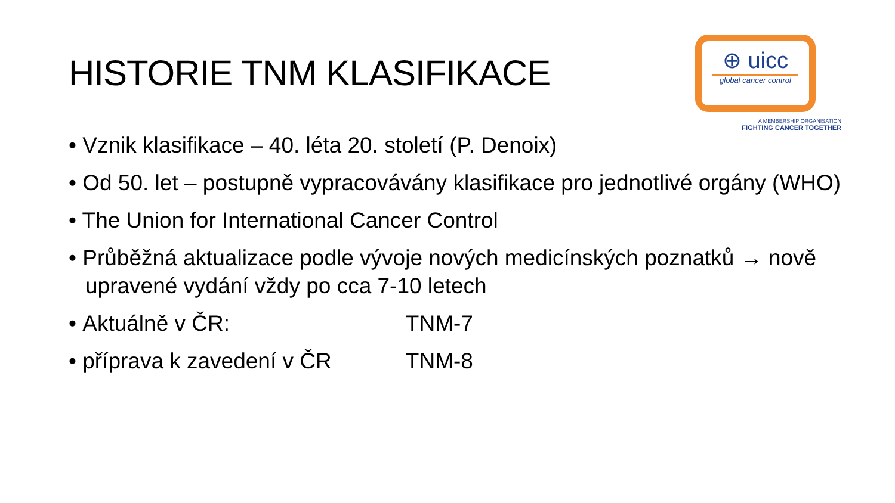HISTORIE TNM KLASIFIKACE
⊕ uicc
global cancer control
A MEMBERSHIP ORGANISATION
FIGHTING CANCER TOGETHER
• Vznik klasifikace – 40. léta 20. století (P. Denoix)
• Od 50. let – postupně vypracovávány klasifikace pro jednotlivé orgány (WHO)
• The Union for International Cancer Control
• Průběžná aktualizace podle vývoje nových medicínských poznatků → nově upravené vydání vždy po cca 7-10 letech
• Aktuálně v ČR: TNM-7
• příprava k zavedení v ČR TNM-8